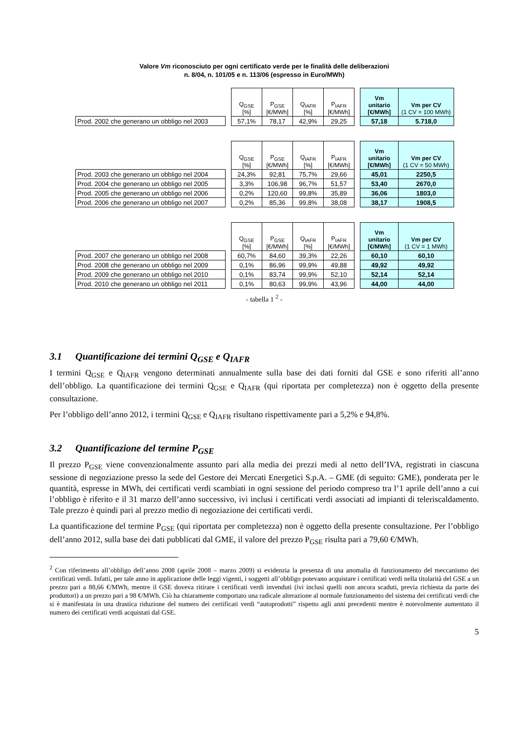Valore Vm riconosciuto per ogni certificato verde per le finalità delle deliberazioni
n. 8/04, n. 101/05 e n. 113/06 (espresso in Euro/MWh)
| | | Q<sub>GSE</sub> [%] | P<sub>GSE</sub> [€/MWh] | Q<sub>IAFR</sub> [%] | P<sub>IAFR</sub> [€/MWh] | | Vm unitario [€/MWh] | Vm per CV (1 CV = 100 MWh) |
| --- | --- | --- | --- | --- | --- | --- | --- | --- |
| Prod. 2002 che generano un obbligo nel 2003 | | 57,1% | 78,17 | 42,9% | 29,25 | | 57,18 | 5.718,0 |
| | | Q<sub>GSE</sub> [%] | P<sub>GSE</sub> [€/MWh] | Q<sub>IAFR</sub> [%] | P<sub>IAFR</sub> [€/MWh] | | Vm unitario [€/MWh] | Vm per CV (1 CV = 50 MWh) |
| --- | --- | --- | --- | --- | --- | --- | --- | --- |
| Prod. 2003 che generano un obbligo nel 2004 | | 24,3% | 92,81 | 75,7% | 29,66 | | 45,01 | 2250,5 |
| Prod. 2004 che generano un obbligo nel 2005 | | 3,3% | 106,98 | 96,7% | 51,57 | | 53,40 | 2670,0 |
| Prod. 2005 che generano un obbligo nel 2006 | | 0,2% | 120,60 | 99,8% | 35,89 | | 36,06 | 1803,0 |
| Prod. 2006 che generano un obbligo nel 2007 | | 0,2% | 85,36 | 99,8% | 38,08 | | 38,17 | 1908,5 |
| | | Q<sub>GSE</sub> [%] | P<sub>GSE</sub> [€/MWh] | Q<sub>IAFR</sub> [%] | P<sub>IAFR</sub> [€/MWh] | | Vm unitario [€/MWh] | Vm per CV (1 CV = 1 MWh) |
| --- | --- | --- | --- | --- | --- | --- | --- | --- |
| Prod. 2007 che generano un obbligo nel 2008 | | 60,7% | 84,60 | 39,3% | 22,26 | | 60,10 | 60,10 |
| Prod. 2008 che generano un obbligo nel 2009 | | 0,1% | 86,96 | 99,9% | 49,88 | | 49,92 | 49,92 |
| Prod. 2009 che generano un obbligo nel 2010 | | 0,1% | 83,74 | 99,9% | 52,10 | | 52,14 | 52,14 |
| Prod. 2010 che generano un obbligo nel 2011 | | 0,1% | 80,63 | 99,9% | 43,96 | | 44,00 | 44,00 |
- tabella 1 <sup>2</sup> -
3.1 Quantificazione dei termini Q<sub>GSE</sub> e Q<sub>IAFR</sub>
I termini Q<sub>GSE</sub> e Q<sub>IAFR</sub> vengono determinati annualmente sulla base dei dati forniti dal GSE e sono riferiti all’anno dell’obbligo. La quantificazione dei termini Q<sub>GSE</sub> e Q<sub>IAFR</sub> (qui riportata per completezza) non è oggetto della presente consultazione.
Per l’obbligo dell’anno 2012, i termini Q<sub>GSE</sub> e Q<sub>IAFR</sub> risultano rispettivamente pari a 5,2% e 94,8%.
3.2 Quantificazione del termine P<sub>GSE</sub>
Il prezzo P<sub>GSE</sub> viene convenzionalmente assunto pari alla media dei prezzi medi al netto dell’IVA, registrati in ciascuna sessione di negoziazione presso la sede del Gestore dei Mercati Energetici S.p.A. – GME (di seguito: GME), ponderata per le quantità, espresse in MWh, dei certificati verdi scambiati in ogni sessione del periodo compreso tra l’1 aprile dell’anno a cui l’obbligo è riferito e il 31 marzo dell’anno successivo, ivi inclusi i certificati verdi associati ad impianti di teleriscaldamento. Tale prezzo è quindi pari al prezzo medio di negoziazione dei certificati verdi.
La quantificazione del termine P<sub>GSE</sub> (qui riportata per completezza) non è oggetto della presente consultazione. Per l’obbligo dell’anno 2012, sulla base dei dati pubblicati dal GME, il valore del prezzo P<sub>GSE</sub> risulta pari a 79,60 €/MWh.
<sup>2</sup> Con riferimento all’obbligo dell’anno 2008 (aprile 2008 – marzo 2009) si evidenzia la presenza di una anomalia di funzionamento del meccanismo dei certificati verdi. Infatti, per tale anno in applicazione delle leggi vigenti, i soggetti all’obbligo potevano acquistare i certificati verdi nella titolarità del GSE a un prezzo pari a 88,66 €/MWh, mentre il GSE doveva ritirare i certificati verdi invenduti (ivi inclusi quelli non ancora scaduti, previa richiesta da parte dei produttori) a un prezzo pari a 98 €/MWh. Ciò ha chiaramente comportato una radicale alterazione al normale funzionamento del sistema dei certificati verdi che si è manifestata in una drastica riduzione del numero dei certificati verdi “autoprodotti” rispetto agli anni precedenti mentre è notevolmente aumentato il numero dei certificati verdi acquistati dal GSE.
5